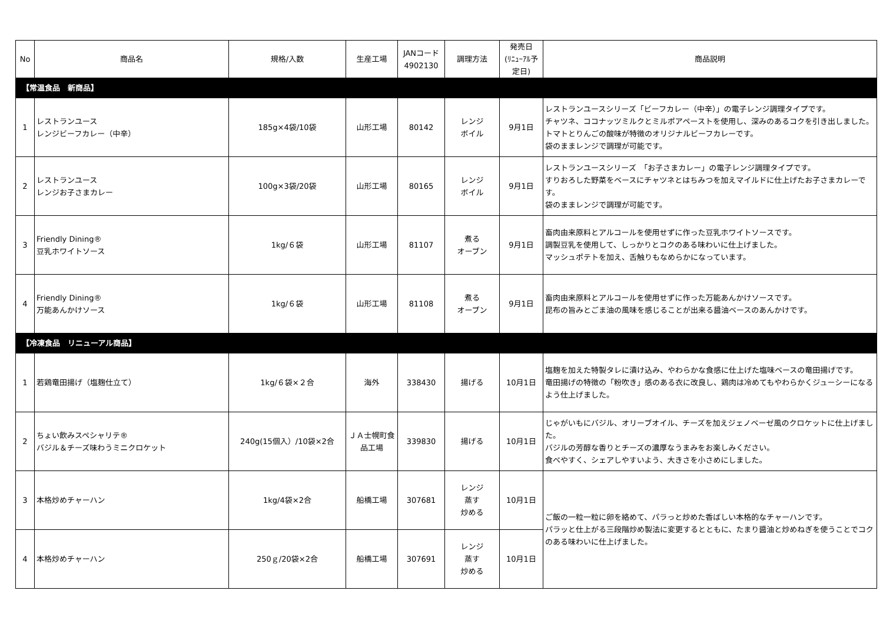| No | 商品名 | 規格/入数 | 生産工場 | JANコード 4902130 | 調理方法 | 発売日 (ﾘﾆｭｰｱﾙ予定日) | 商品説明 |
| --- | --- | --- | --- | --- | --- | --- | --- |
| 【常温食品 新商品】 | | | | | | | |
| 1 | レストランユース レンジビーフカレー（中辛） | 185g×4袋/10袋 | 山形工場 | 80142 | レンジ ボイル | 9月1日 | レストランユースシリーズ「ビーフカレー（中辛）」の電子レンジ調理タイプです。 チャツネ、ココナッツミルクとミルポアペーストを使用し、深みのあるコクを引き出しました。 トマトとりんごの酸味が特徴のオリジナルビーフカレーです。 袋のままレンジで調理が可能です。 |
| 2 | レストランユース レンジお子さまカレー | 100g×3袋/20袋 | 山形工場 | 80165 | レンジ ボイル | 9月1日 | レストランユースシリーズ 「お子さまカレー」の電子レンジ調理タイプです。 すりおろした野菜をベースにチャツネとはちみつを加えマイルドに仕上げたお子さまカレーです。 袋のままレンジで調理が可能です。 |
| 3 | Friendly Dining® 豆乳ホワイトソース | 1kg/６袋 | 山形工場 | 81107 | 煮る オーブン | 9月1日 | 畜肉由来原料とアルコールを使用せずに作った豆乳ホワイトソースです。 調製豆乳を使用して、しっかりとコクのある味わいに仕上げました。 マッシュポテトを加え、舌触りもなめらかになっています。 |
| 4 | Friendly Dining® 万能あんかけソース | 1kg/６袋 | 山形工場 | 81108 | 煮る オーブン | 9月1日 | 畜肉由来原料とアルコールを使用せずに作った万能あんかけソースです。 昆布の旨みとごま油の風味を感じることが出来る醤油ベースのあんかけです。 |
| 【冷凍食品 リニューアル商品】 | | | | | | | |
| 1 | 若鶏竜田揚げ（塩麹仕立て） | 1kg/６袋×２合 | 海外 | 338430 | 揚げる | 10月1日 | 塩麹を加えた特製タレに漬け込み、やわらかな食感に仕上げた塩味ベースの竜田揚げです。 竜田揚げの特徴の「粉吹き」感のある衣に改良し、鶏肉は冷めてもやわらかくジューシーになるよう仕上げました。 |
| 2 | ちょい飲みスペシャリテ® バジル＆チーズ味わうミニクロケット | 240g(15個入）/10袋×2合 | ＪＡ士幌町食品工場 | 339830 | 揚げる | 10月1日 | じゃがいもにバジル、オリーブオイル、チーズを加えジェノベーゼ風のクロケットに仕上げました。 バジルの芳醇な香りとチーズの濃厚なうまみをお楽しみください。 食べやすく、シェアしやすいよう、大きさを小さめにしました。 |
| 3 | 本格炒めチャーハン | 1kg/4袋×2合 | 船橋工場 | 307681 | レンジ 蒸す 炒める | 10月1日 | ご飯の一粒一粒に卵を絡めて、パラっと炒めた香ばしい本格的なチャーハンです。 パラッと仕上がる三段階炒め製法に変更するとともに、たまり醤油と炒めねぎを使うことでコクのある味わいに仕上げました。 |
| 4 | 本格炒めチャーハン | 250ｇ/20袋×2合 | 船橋工場 | 307691 | レンジ 蒸す 炒める | 10月1日 | |